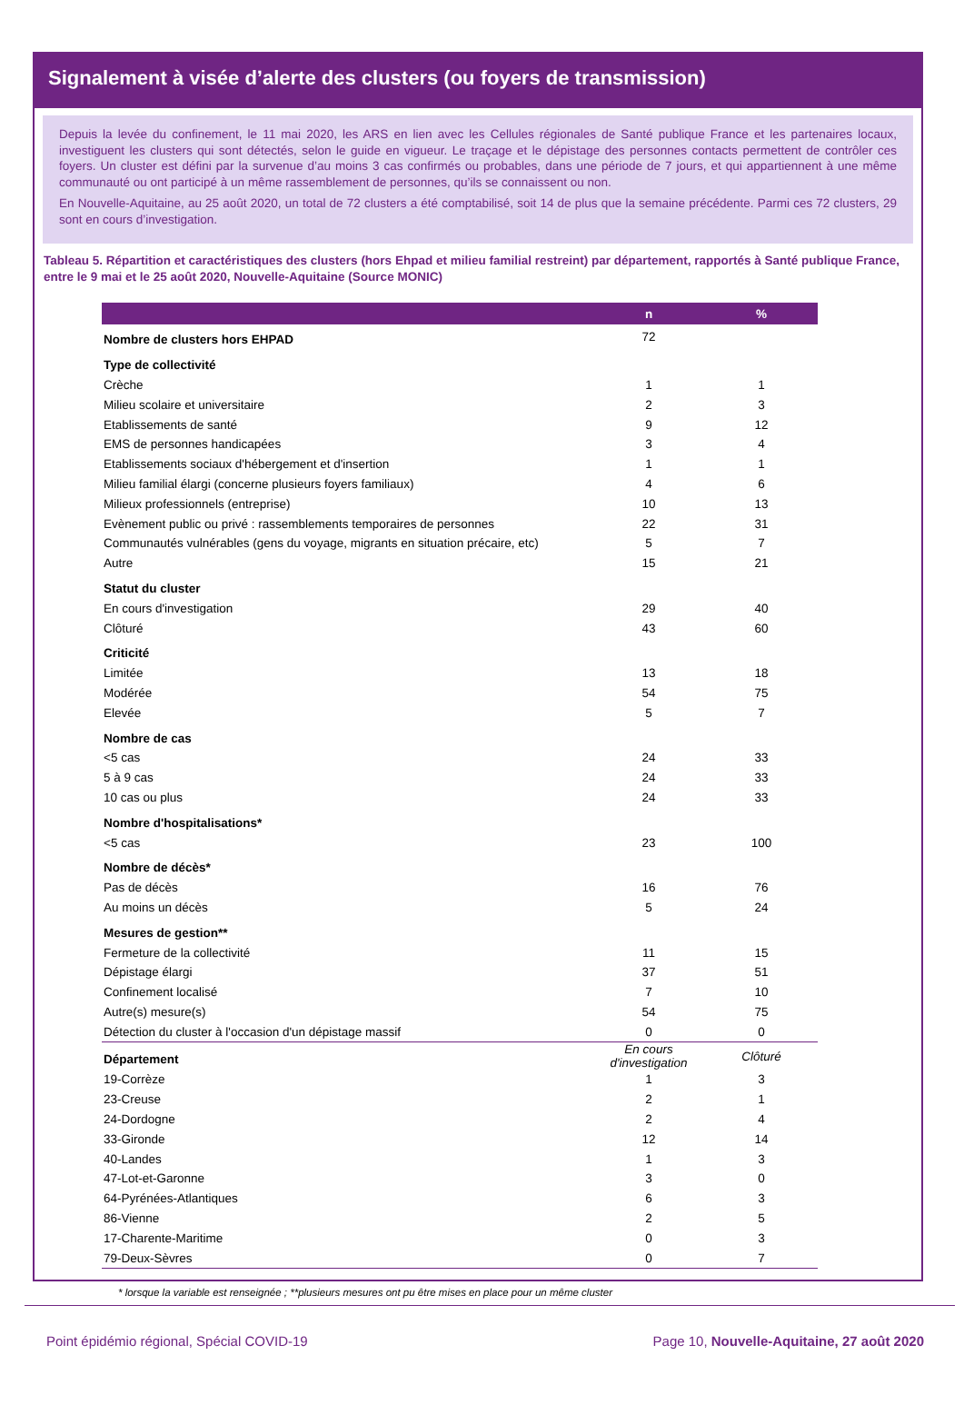Signalement à visée d’alerte des clusters (ou foyers de transmission)
Depuis la levée du confinement, le 11 mai 2020, les ARS en lien avec les Cellules régionales de Santé publique France et les partenaires locaux, investiguent les clusters qui sont détectés, selon le guide en vigueur. Le traçage et le dépistage des personnes contacts permettent de contrôler ces foyers. Un cluster est défini par la survenue d’au moins 3 cas confirmés ou probables, dans une période de 7 jours, et qui appartiennent à une même communauté ou ont participé à un même rassemblement de personnes, qu’ils se connaissent ou non.
En Nouvelle-Aquitaine, au 25 août 2020, un total de 72 clusters a été comptabilisé, soit 14 de plus que la semaine précédente. Parmi ces 72 clusters, 29 sont en cours d’investigation.
Tableau 5. Répartition et caractéristiques des clusters (hors Ehpad et milieu familial restreint) par département, rapportés à Santé publique France, entre le 9 mai et le 25 août 2020, Nouvelle-Aquitaine (Source MONIC)
| | n | % |
| --- | --- | --- |
| Nombre de clusters hors EHPAD | 72 | |
| Type de collectivité | | |
| Crèche | 1 | 1 |
| Milieu scolaire et universitaire | 2 | 3 |
| Etablissements de santé | 9 | 12 |
| EMS de personnes handicapées | 3 | 4 |
| Etablissements sociaux d'hébergement et d'insertion | 1 | 1 |
| Milieu familial élargi (concerne plusieurs foyers familiaux) | 4 | 6 |
| Milieux professionnels (entreprise) | 10 | 13 |
| Evènement public ou privé : rassemblements temporaires de personnes | 22 | 31 |
| Communautés vulnérables (gens du voyage, migrants en situation précaire, etc) | 5 | 7 |
| Autre | 15 | 21 |
| Statut du cluster | | |
| En cours d'investigation | 29 | 40 |
| Clôturé | 43 | 60 |
| Criticité | | |
| Limitée | 13 | 18 |
| Modérée | 54 | 75 |
| Elevée | 5 | 7 |
| Nombre de cas | | |
| <5 cas | 24 | 33 |
| 5 à 9 cas | 24 | 33 |
| 10 cas ou plus | 24 | 33 |
| Nombre d'hospitalisations* | | |
| <5 cas | 23 | 100 |
| Nombre de décès* | | |
| Pas de décès | 16 | 76 |
| Au moins un décès | 5 | 24 |
| Mesures de gestion** | | |
| Fermeture de la collectivité | 11 | 15 |
| Dépistage élargi | 37 | 51 |
| Confinement localisé | 7 | 10 |
| Autre(s) mesure(s) | 54 | 75 |
| Détection du cluster à l'occasion d'un dépistage massif | 0 | 0 |
| Département | En cours d'investigation | Clôturé |
| 19-Corrèze | 1 | 3 |
| 23-Creuse | 2 | 1 |
| 24-Dordogne | 2 | 4 |
| 33-Gironde | 12 | 14 |
| 40-Landes | 1 | 3 |
| 47-Lot-et-Garonne | 3 | 0 |
| 64-Pyrénées-Atlantiques | 6 | 3 |
| 86-Vienne | 2 | 5 |
| 17-Charente-Maritime | 0 | 3 |
| 79-Deux-Sèvres | 0 | 7 |
* lorsque la variable est renseignée ; **plusieurs mesures ont pu être mises en place pour un même cluster
Point épidémio régional, Spécial COVID-19 Page 10, Nouvelle-Aquitaine, 27 août 2020